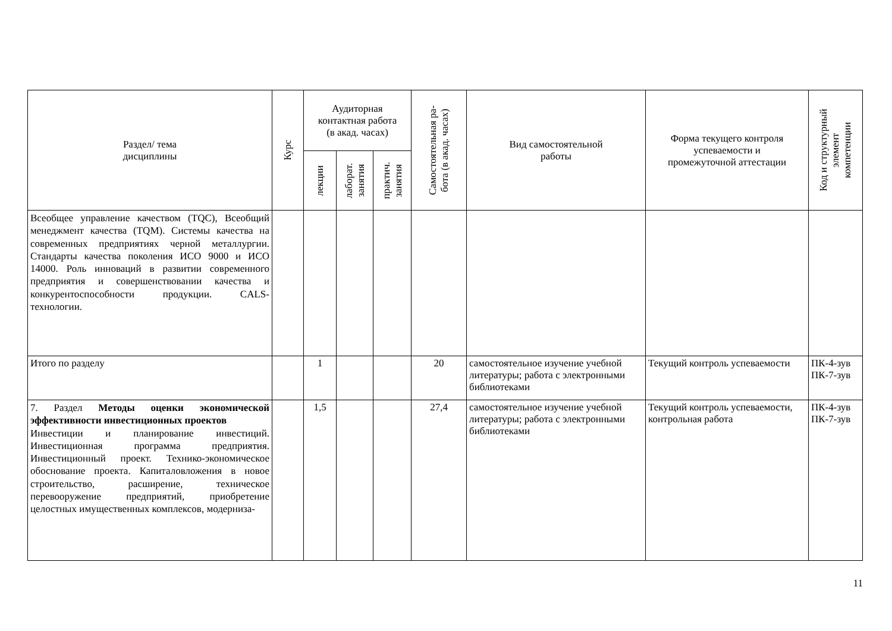| Раздел/ тема дисциплины | Курс | Аудиторная контактная работа (в акад. часах) | | | Самостоятельная ра- бота (в акад. часах) | Вид самостоятельной работы | Форма текущего контроля успеваемости и промежуточной аттестации | Код и структурный элемент компетенции |
| --- | --- | --- | --- | --- | --- | --- | --- | --- |
| | | лекции | лаборат. занятия | практич. занятия | | | | |
| Всеобщее управление качеством (TQC), Всеобщий менеджмент качества (TQM). Системы качества на современных предприятиях черной металлургии. Стандарты качества поколения ИСО 9000 и ИСО 14000. Роль инноваций в развитии современного предприятия и совершенствовании качества и конкурентоспособности продукции. CALS-технологии. | | | | | | | | |
| Итого по разделу | | 1 | | | 20 | самостоятельное изучение учебной литературы; работа с электронными библиотеками | Текущий контроль успеваемости | ПК-4-зув ПК-7-зув |
| 7. Раздел Методы оценки экономической эффективности инвестиционных проектов Инвестиции и планирование инвестиций. Инвестиционная программа предприятия. Инвестиционный проект. Технико-экономическое обоснование проекта. Капиталовложения в новое строительство, расширение, техническое перевооружение предприятий, приобретение целостных имущественных комплексов, модерниза- | | 1,5 | | | 27,4 | самостоятельное изучение учебной литературы; работа с электронными библиотеками | Текущий контроль успеваемости, контрольная работа | ПК-4-зув ПК-7-зув |
11